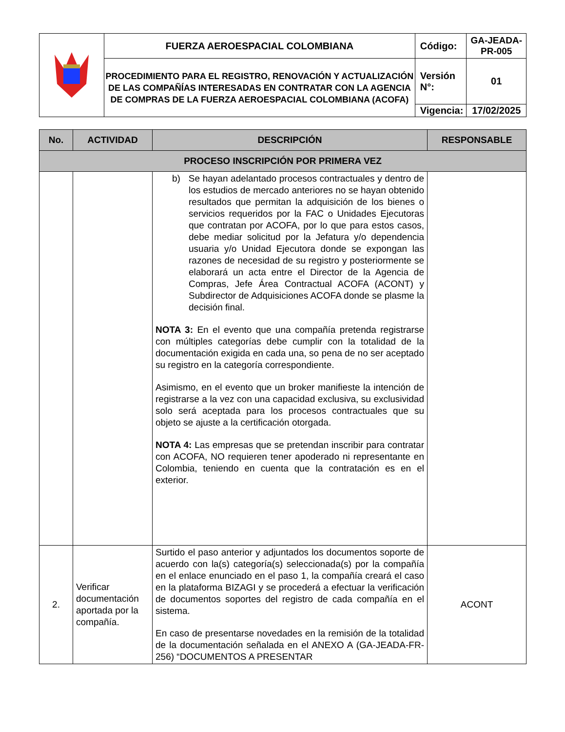| | FUERZA AEROESPACIAL COLOMBIANA | Código: | GA-JEADA-PR-005 |
| | PROCEDIMIENTO PARA EL REGISTRO, RENOVACIÓN Y ACTUALIZACIÓN DE LAS COMPAÑÍAS INTERESADAS EN CONTRATAR CON LA AGENCIA DE COMPRAS DE LA FUERZA AEROESPACIAL COLOMBIANA (ACOFA) | Versión N°: | 01 |
| | | Vigencia: | 17/02/2025 |
| No. | ACTIVIDAD | DESCRIPCIÓN | RESPONSABLE |
| --- | --- | --- | --- |
| PROCESO INSCRIPCIÓN POR PRIMERA VEZ | | | |
| | | b) Se hayan adelantado procesos contractuales y dentro de los estudios de mercado anteriores no se hayan obtenido resultados que permitan la adquisición de los bienes o servicios requeridos por la FAC o Unidades Ejecutoras que contratan por ACOFA, por lo que para estos casos, debe mediar solicitud por la Jefatura y/o dependencia usuaria y/o Unidad Ejecutora donde se expongan las razones de necesidad de su registro y posteriormente se elaborará un acta entre el Director de la Agencia de Compras, Jefe Área Contractual ACOFA (ACONT) y Subdirector de Adquisiciones ACOFA donde se plasme la decisión final. NOTA 3: En el evento que una compañía pretenda registrarse con múltiples categorías debe cumplir con la totalidad de la documentación exigida en cada una, so pena de no ser aceptado su registro en la categoría correspondiente. Asimismo, en el evento que un broker manifieste la intención de registrarse a la vez con una capacidad exclusiva, su exclusividad solo será aceptada para los procesos contractuales que su objeto se ajuste a la certificación otorgada. NOTA 4: Las empresas que se pretendan inscribir para contratar con ACOFA, NO requieren tener apoderado ni representante en Colombia, teniendo en cuenta que la contratación es en el exterior. | |
| 2. | Verificar documentación aportada por la compañía. | Surtido el paso anterior y adjuntados los documentos soporte de acuerdo con la(s) categoría(s) seleccionada(s) por la compañía en el enlace enunciado en el paso 1, la compañía creará el caso en la plataforma BIZAGI y se procederá a efectuar la verificación de documentos soportes del registro de cada compañía en el sistema. En caso de presentarse novedades en la remisión de la totalidad de la documentación señalada en el ANEXO A (GA-JEADA-FR-256) “DOCUMENTOS A PRESENTAR | ACONT |